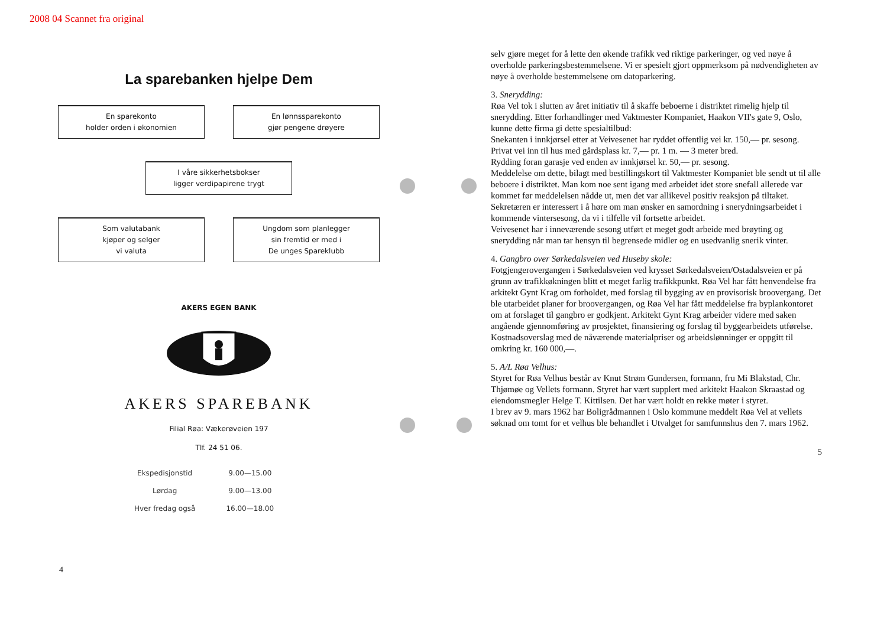2008 04 Scannet fra original
La sparebanken hjelpe Dem
En sparekonto
holder orden i økonomien
En lønnssparekonto
gjør pengene drøyere
I våre sikkerhetsbokser
ligger verdipapirene trygt
Som valutabank
kjøper og selger
vi valuta
Ungdom som planlegger
sin fremtid er med i
De unges Spareklubb
AKERS EGEN BANK
AKERS SPAREBANK
Filial Røa: Vækerøveien 197
Tlf. 24 51 06.
| Ekspedisjonstid | 9.00—15.00 |
| Lørdag | 9.00—13.00 |
| Hver fredag også | 16.00—18.00 |
4
selv gjøre meget for å lette den økende trafikk ved riktige parkeringer, og ved nøye å overholde parkeringsbestemmelsene. Vi er spesielt gjort oppmerksom på nødvendigheten av nøye å overholde bestemmelsene om datoparkering.
3. Snerydding:
Røa Vel tok i slutten av året initiativ til å skaffe beboerne i distriktet rimelig hjelp til snerydding. Etter forhandlinger med Vaktmester Kompaniet, Haakon VII's gate 9, Oslo, kunne dette firma gi dette spesialtilbud:
Snekanten i innkjørsel etter at Veivesenet har ryddet offentlig vei kr. 150,— pr. sesong.
Privat vei inn til hus med gårdsplass kr. 7,— pr. 1 m. — 3 meter bred.
Rydding foran garasje ved enden av innkjørsel kr. 50,— pr. sesong.
Meddelelse om dette, bilagt med bestillingskort til Vaktmester Kompaniet ble sendt ut til alle beboere i distriktet. Man kom noe sent igang med arbeidet idet store snefall allerede var kommet før meddelelsen nådde ut, men det var allikevel positiv reaksjon på tiltaket.
Sekretæren er interessert i å høre om man ønsker en samordning i snerydningsarbeidet i kommende vintersesong, da vi i tilfelle vil fortsette arbeidet.
Veivesenet har i inneværende sesong utført et meget godt arbeide med brøyting og snerydding når man tar hensyn til begrensede midler og en usedvanlig snerik vinter.
4. Gangbro over Sørkedalsveien ved Huseby skole:
Fotgjengerovergangen i Sørkedalsveien ved krysset Sørkedalsveien/Ostadalsveien er på grunn av trafikkøkningen blitt et meget farlig trafikkpunkt. Røa Vel har fått henvendelse fra arkitekt Gynt Krag om forholdet, med forslag til bygging av en provisorisk broovergang. Det ble utarbeidet planer for broovergangen, og Røa Vel har fått meddelelse fra byplankontoret om at forslaget til gangbro er godkjent. Arkitekt Gynt Krag arbeider videre med saken angående gjennomføring av prosjektet, finansiering og forslag til byggearbeidets utførelse. Kostnadsoverslag med de nåværende materialpriser og arbeidslønninger er oppgitt til omkring kr. 160 000,—.
5. A/L Røa Velhus:
Styret for Røa Velhus består av Knut Strøm Gundersen, formann, fru Mi Blakstad, Chr. Thjømøe og Vellets formann. Styret har vært supplert med arkitekt Haakon Skraastad og eiendomsmegler Helge T. Kittilsen. Det har vært holdt en rekke møter i styret.
I brev av 9. mars 1962 har Boligrådmannen i Oslo kommune meddelt Røa Vel at vellets søknad om tomt for et velhus ble behandlet i Utvalget for samfunnshus den 7. mars 1962.
5